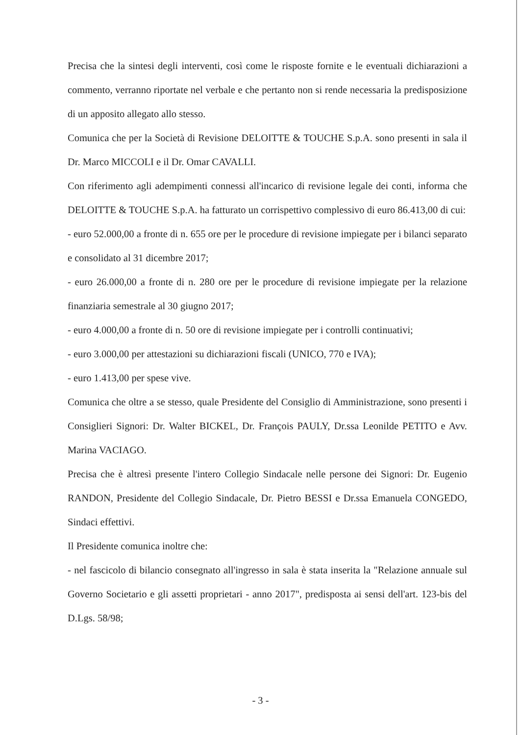Precisa che la sintesi degli interventi, così come le risposte fornite e le eventuali dichiarazioni a commento, verranno riportate nel verbale e che pertanto non si rende necessaria la predisposizione di un apposito allegato allo stesso.
Comunica che per la Società di Revisione DELOITTE & TOUCHE S.p.A. sono presenti in sala il Dr. Marco MICCOLI e il Dr. Omar CAVALLI.
Con riferimento agli adempimenti connessi all'incarico di revisione legale dei conti, informa che DELOITTE & TOUCHE S.p.A. ha fatturato un corrispettivo complessivo di euro 86.413,00 di cui:
- euro 52.000,00 a fronte di n. 655 ore per le procedure di revisione impiegate per i bilanci separato e consolidato al 31 dicembre 2017;
- euro 26.000,00 a fronte di n. 280 ore per le procedure di revisione impiegate per la relazione finanziaria semestrale al 30 giugno 2017;
- euro 4.000,00 a fronte di n. 50 ore di revisione impiegate per i controlli continuativi;
- euro 3.000,00 per attestazioni su dichiarazioni fiscali (UNICO, 770 e IVA);
- euro 1.413,00 per spese vive.
Comunica che oltre a se stesso, quale Presidente del Consiglio di Amministrazione, sono presenti i Consiglieri Signori: Dr. Walter BICKEL, Dr. François PAULY, Dr.ssa Leonilde PETITO e Avv. Marina VACIAGO.
Precisa che è altresì presente l'intero Collegio Sindacale nelle persone dei Signori: Dr. Eugenio RANDON, Presidente del Collegio Sindacale, Dr. Pietro BESSI e Dr.ssa Emanuela CONGEDO, Sindaci effettivi.
Il Presidente comunica inoltre che:
- nel fascicolo di bilancio consegnato all'ingresso in sala è stata inserita la "Relazione annuale sul Governo Societario e gli assetti proprietari - anno 2017", predisposta ai sensi dell'art. 123-bis del D.Lgs. 58/98;
- 3 -